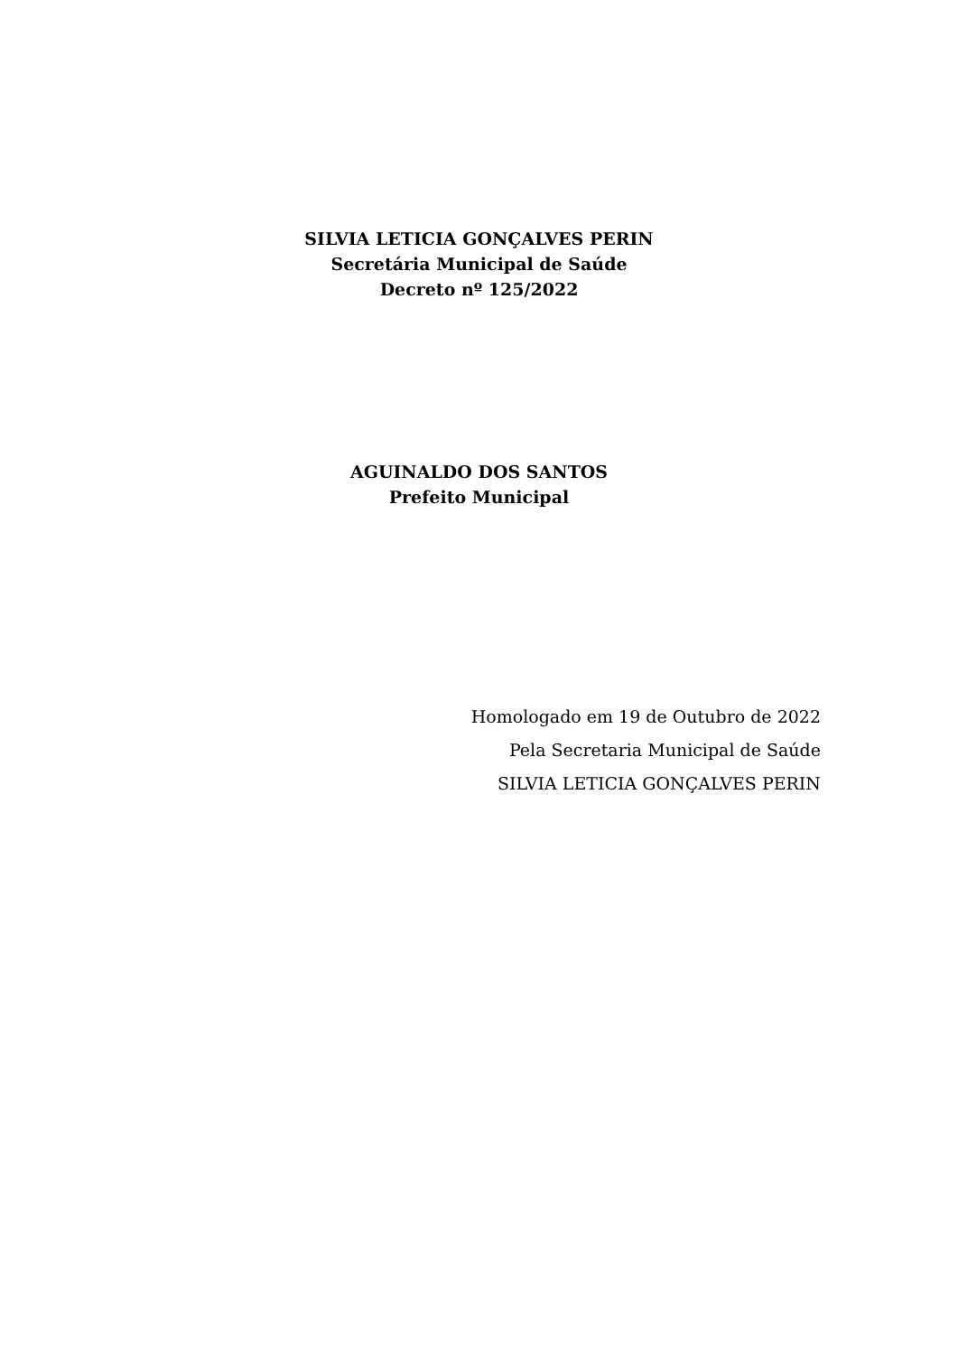SILVIA LETICIA GONÇALVES PERIN
Secretária Municipal de Saúde
Decreto nº 125/2022
AGUINALDO DOS SANTOS
Prefeito Municipal
Homologado em 19 de Outubro de 2022
Pela Secretaria Municipal de Saúde
SILVIA LETICIA GONÇALVES PERIN